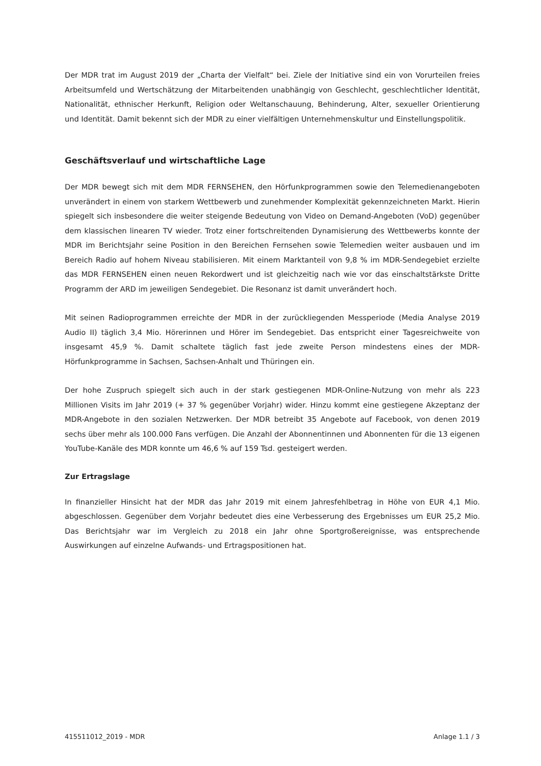Der MDR trat im August 2019 der „Charta der Vielfalt“ bei. Ziele der Initiative sind ein von Vorurteilen freies Arbeitsumfeld und Wertschätzung der Mitarbeitenden unabhängig von Geschlecht, geschlechtlicher Identität, Nationalität, ethnischer Herkunft, Religion oder Weltanschauung, Behinderung, Alter, sexueller Orientierung und Identität. Damit bekennt sich der MDR zu einer vielfältigen Unternehmenskultur und Einstellungspolitik.
Geschäftsverlauf und wirtschaftliche Lage
Der MDR bewegt sich mit dem MDR FERNSEHEN, den Hörfunkprogrammen sowie den Telemedienangeboten unverändert in einem von starkem Wettbewerb und zunehmender Komplexität gekennzeichneten Markt. Hierin spiegelt sich insbesondere die weiter steigende Bedeutung von Video on Demand-Angeboten (VoD) gegenüber dem klassischen linearen TV wieder. Trotz einer fortschreitenden Dynamisierung des Wettbewerbs konnte der MDR im Berichtsjahr seine Position in den Bereichen Fernsehen sowie Telemedien weiter ausbauen und im Bereich Radio auf hohem Niveau stabilisieren. Mit einem Marktanteil von 9,8 % im MDR-Sendegebiet erzielte das MDR FERNSEHEN einen neuen Rekordwert und ist gleichzeitig nach wie vor das einschaltstärkste Dritte Programm der ARD im jeweiligen Sendegebiet. Die Resonanz ist damit unverändert hoch.
Mit seinen Radioprogrammen erreichte der MDR in der zurückliegenden Messperiode (Media Analyse 2019 Audio II) täglich 3,4 Mio. Hörerinnen und Hörer im Sendegebiet. Das entspricht einer Tagesreichweite von insgesamt 45,9 %. Damit schaltete täglich fast jede zweite Person mindestens eines der MDR-Hörfunkprogramme in Sachsen, Sachsen-Anhalt und Thüringen ein.
Der hohe Zuspruch spiegelt sich auch in der stark gestiegenen MDR-Online-Nutzung von mehr als 223 Millionen Visits im Jahr 2019 (+ 37 % gegenüber Vorjahr) wider. Hinzu kommt eine gestiegene Akzeptanz der MDR-Angebote in den sozialen Netzwerken. Der MDR betreibt 35 Angebote auf Facebook, von denen 2019 sechs über mehr als 100.000 Fans verfügen. Die Anzahl der Abonnentinnen und Abonnenten für die 13 eigenen YouTube-Kanäle des MDR konnte um 46,6 % auf 159 Tsd. gesteigert werden.
Zur Ertragslage
In finanzieller Hinsicht hat der MDR das Jahr 2019 mit einem Jahresfehlbetrag in Höhe von EUR 4,1 Mio. abgeschlossen. Gegenüber dem Vorjahr bedeutet dies eine Verbesserung des Ergebnisses um EUR 25,2 Mio. Das Berichtsjahr war im Vergleich zu 2018 ein Jahr ohne Sportgroßereignisse, was entsprechende Auswirkungen auf einzelne Aufwands- und Ertragspositionen hat.
415511012_2019 - MDR Anlage 1.1 / 3